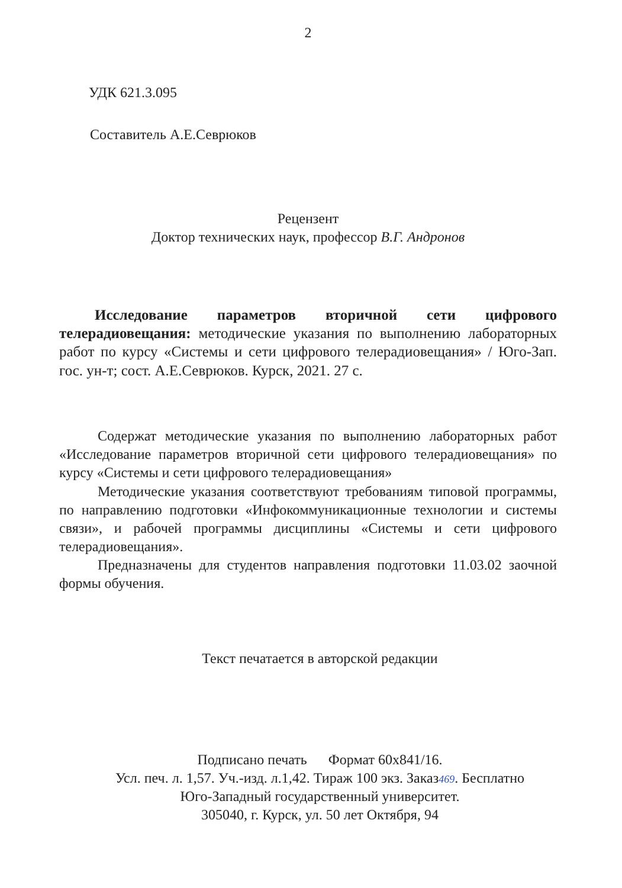2
УДК 621.3.095
Составитель А.Е.Севрюков
Рецензент
Доктор технических наук, профессор В.Г. Андронов
Исследование параметров вторичной сети цифрового телерадиовещания: методические указания по выполнению лабораторных работ по курсу «Системы и сети цифрового телерадиовещания» / Юго-Зап. гос. ун-т; сост. А.Е.Севрюков. Курск, 2021. 27 с.
Содержат методические указания по выполнению лабораторных работ «Исследование параметров вторичной сети цифрового телерадиовещания» по курсу «Системы и сети цифрового телерадиовещания»
Методические указания соответствуют требованиям типовой программы, по направлению подготовки «Инфокоммуникационные технологии и системы связи», и рабочей программы дисциплины «Системы и сети цифрового телерадиовещания».
Предназначены для студентов направления подготовки 11.03.02 заочной формы обучения.
Текст печатается в авторской редакции
Подписано печать Формат 60х841/16.
Усл. печ. л. 1,57. Уч.-изд. л.1,42. Тираж 100 экз. Заказ469. Бесплатно
Юго-Западный государственный университет.
305040, г. Курск, ул. 50 лет Октября, 94